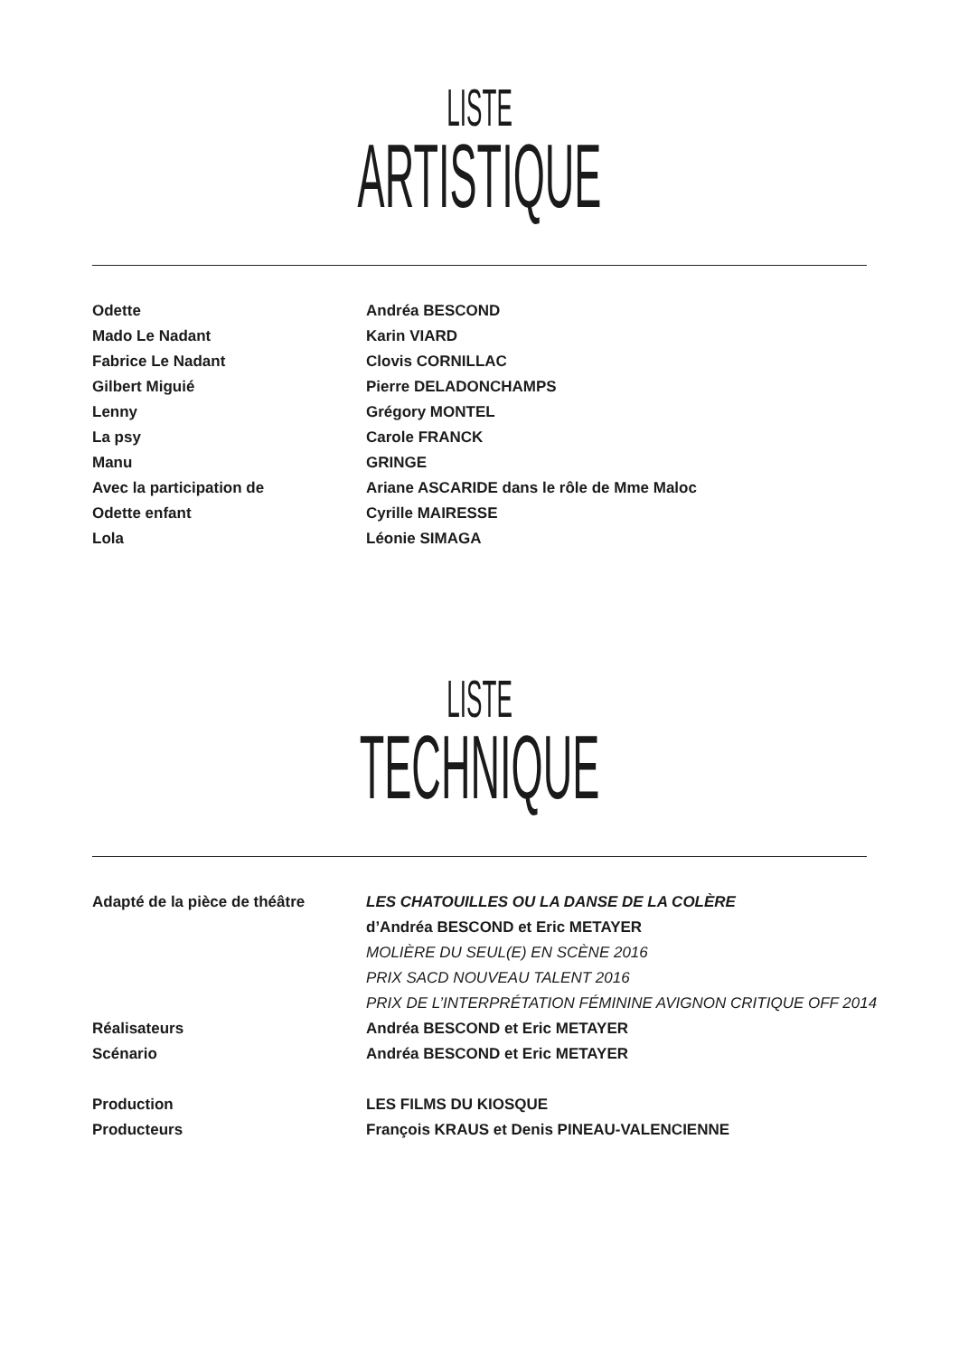LISTE
ARTISTIQUE
| Odette | Andréa BESCOND |
| Mado Le Nadant | Karin VIARD |
| Fabrice Le Nadant | Clovis CORNILLAC |
| Gilbert Miguié | Pierre DELADONCHAMPS |
| Lenny | Grégory MONTEL |
| La psy | Carole FRANCK |
| Manu | GRINGE |
| Avec la participation de | Ariane ASCARIDE dans le rôle de Mme Maloc |
| Odette enfant | Cyrille MAIRESSE |
| Lola | Léonie SIMAGA |
LISTE
TECHNIQUE
| Adapté de la pièce de théâtre | LES CHATOUILLES OU LA DANSE DE LA COLÈRE |
| | d’Andréa BESCOND et Eric METAYER |
| | MOLIÈRE DU SEUL(E) EN SCÈNE 2016 |
| | PRIX SACD NOUVEAU TALENT 2016 |
| | PRIX DE L’INTERPRÉTATION FÉMININE AVIGNON CRITIQUE OFF 2014 |
| Réalisateurs | Andréa BESCOND et Eric METAYER |
| Scénario | Andréa BESCOND et Eric METAYER |
| Production | LES FILMS DU KIOSQUE |
| Producteurs | François KRAUS et Denis PINEAU-VALENCIENNE |